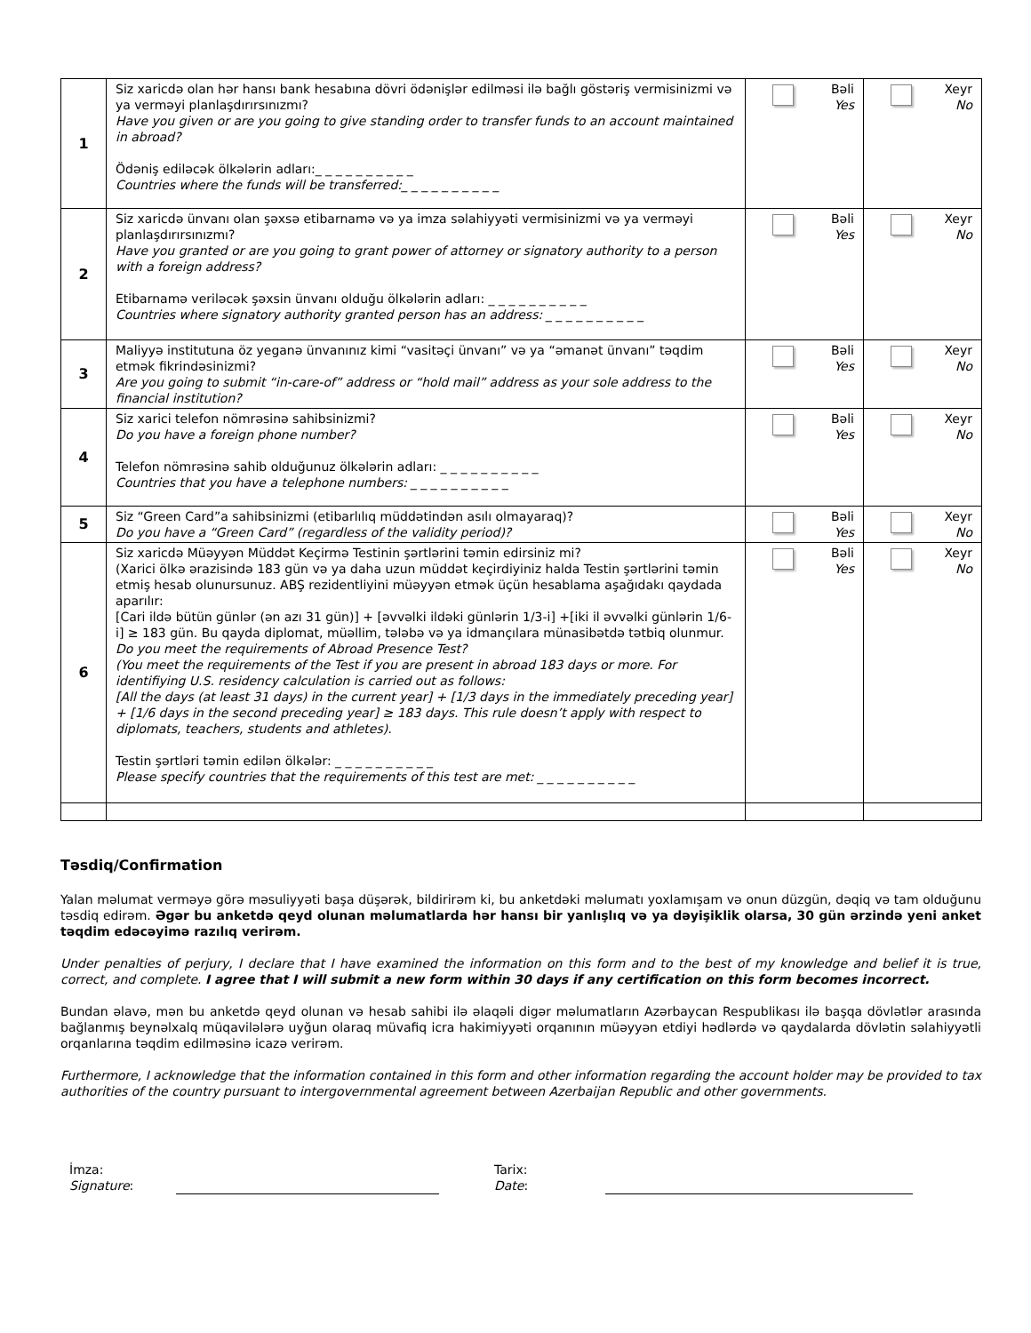| 1 | Siz xaricdə olan hər hansı bank hesabına dövri ödənişlər edilməsi ilə bağlı göstəriş vermisinizmi və ya verməyi planlaşdırırsınızmı? Have you given or are you going to give standing order to transfer funds to an account maintained in abroad? Ödəniş ediləcək ölkələrin adları:_ _ _ _ _ _ _ _ _ _ Countries where the funds will be transferred:_ _ _ _ _ _ _ _ _ _ | Bəli Yes | Xeyr No |
| 2 | Siz xaricdə ünvanı olan şəxsə etibarnamə və ya imza səlahiyyəti vermisinizmi və ya verməyi planlaşdırırsınızmı? Have you granted or are you going to grant power of attorney or signatory authority to a person with a foreign address? Etibarnamə veriləcək şəxsin ünvanı olduğu ölkələrin adları: _ _ _ _ _ _ _ _ _ _ Countries where signatory authority granted person has an address: _ _ _ _ _ _ _ _ _ _ | Bəli Yes | Xeyr No |
| 3 | Maliyyə institutuna öz yeganə ünvanınız kimi “vasitəçi ünvanı” və ya “əmanət ünvanı” təqdim etmək fikrindəsinizmi? Are you going to submit “in-care-of” address or “hold mail” address as your sole address to the financial institution? | Bəli Yes | Xeyr No |
| 4 | Siz xarici telefon nömrəsinə sahibsinizmi? Do you have a foreign phone number? Telefon nömrəsinə sahib olduğunuz ölkələrin adları: _ _ _ _ _ _ _ _ _ _ Countries that you have a telephone numbers: _ _ _ _ _ _ _ _ _ _ | Bəli Yes | Xeyr No |
| 5 | Siz “Green Card”a sahibsinizmi (etibarlılıq müddətindən asılı olmayaraq)? Do you have a “Green Card” (regardless of the validity period)? | Bəli Yes | Xeyr No |
| 6 | Siz xaricdə Müəyyən Müddət Keçirmə Testinin şərtlərini təmin edirsiniz mi? (Xarici ölkə ərazisində 183 gün və ya daha uzun müddət keçirdiyiniz halda Testin şərtlərini təmin etmiş hesab olunursunuz. ABŞ rezidentliyini müəyyən etmək üçün hesablama aşağıdakı qaydada aparılır: [Cari ildə bütün günlər (ən azı 31 gün)] + [əvvəlki ildəki günlərin 1/3-i] +[iki il əvvəlki günlərin 1/6-i] ≥ 183 gün. Bu qayda diplomat, müəllim, tələbə və ya idmançılara münasibətdə tətbiq olunmur. Do you meet the requirements of Abroad Presence Test? (You meet the requirements of the Test if you are present in abroad 183 days or more. For identifiying U.S. residency calculation is carried out as follows: [All the days (at least 31 days) in the current year] + [1/3 days in the immediately preceding year] + [1/6 days in the second preceding year] ≥ 183 days. This rule doesn’t apply with respect to diplomats, teachers, students and athletes). Testin şərtləri təmin edilən ölkələr: _ _ _ _ _ _ _ _ _ _ Please specify countries that the requirements of this test are met: _ _ _ _ _ _ _ _ _ _ | Bəli Yes | Xeyr No |
Təsdiq/Confirmation
Yalan məlumat verməyə görə məsuliyyəti başa düşərək, bildirirəm ki, bu anketdəki məlumatı yoxlamışam və onun düzgün, dəqiq və tam olduğunu təsdiq edirəm. Əgər bu anketdə qeyd olunan məlumatlarda hər hansı bir yanlışlıq və ya dəyişiklik olarsa, 30 gün ərzində yeni anket təqdim edəcəyimə razılıq verirəm.
Under penalties of perjury, I declare that I have examined the information on this form and to the best of my knowledge and belief it is true, correct, and complete. I agree that I will submit a new form within 30 days if any certification on this form becomes incorrect.
Bundan əlavə, mən bu anketdə qeyd olunan və hesab sahibi ilə əlaqəli digər məlumatların Azərbaycan Respublikası ilə başqa dövlətlər arasında bağlanmış beynəlxalq müqavilələrə uyğun olaraq müvafiq icra hakimiyyəti orqanının müəyyən etdiyi hədlərdə və qaydalarda dövlətin səlahiyyətli orqanlarına təqdim edilməsinə icazə verirəm.
Furthermore, I acknowledge that the information contained in this form and other information regarding the account holder may be provided to tax authorities of the country pursuant to intergovernmental agreement between Azerbaijan Republic and other governments.
İmza:
Signature:
Tarix:
Date: